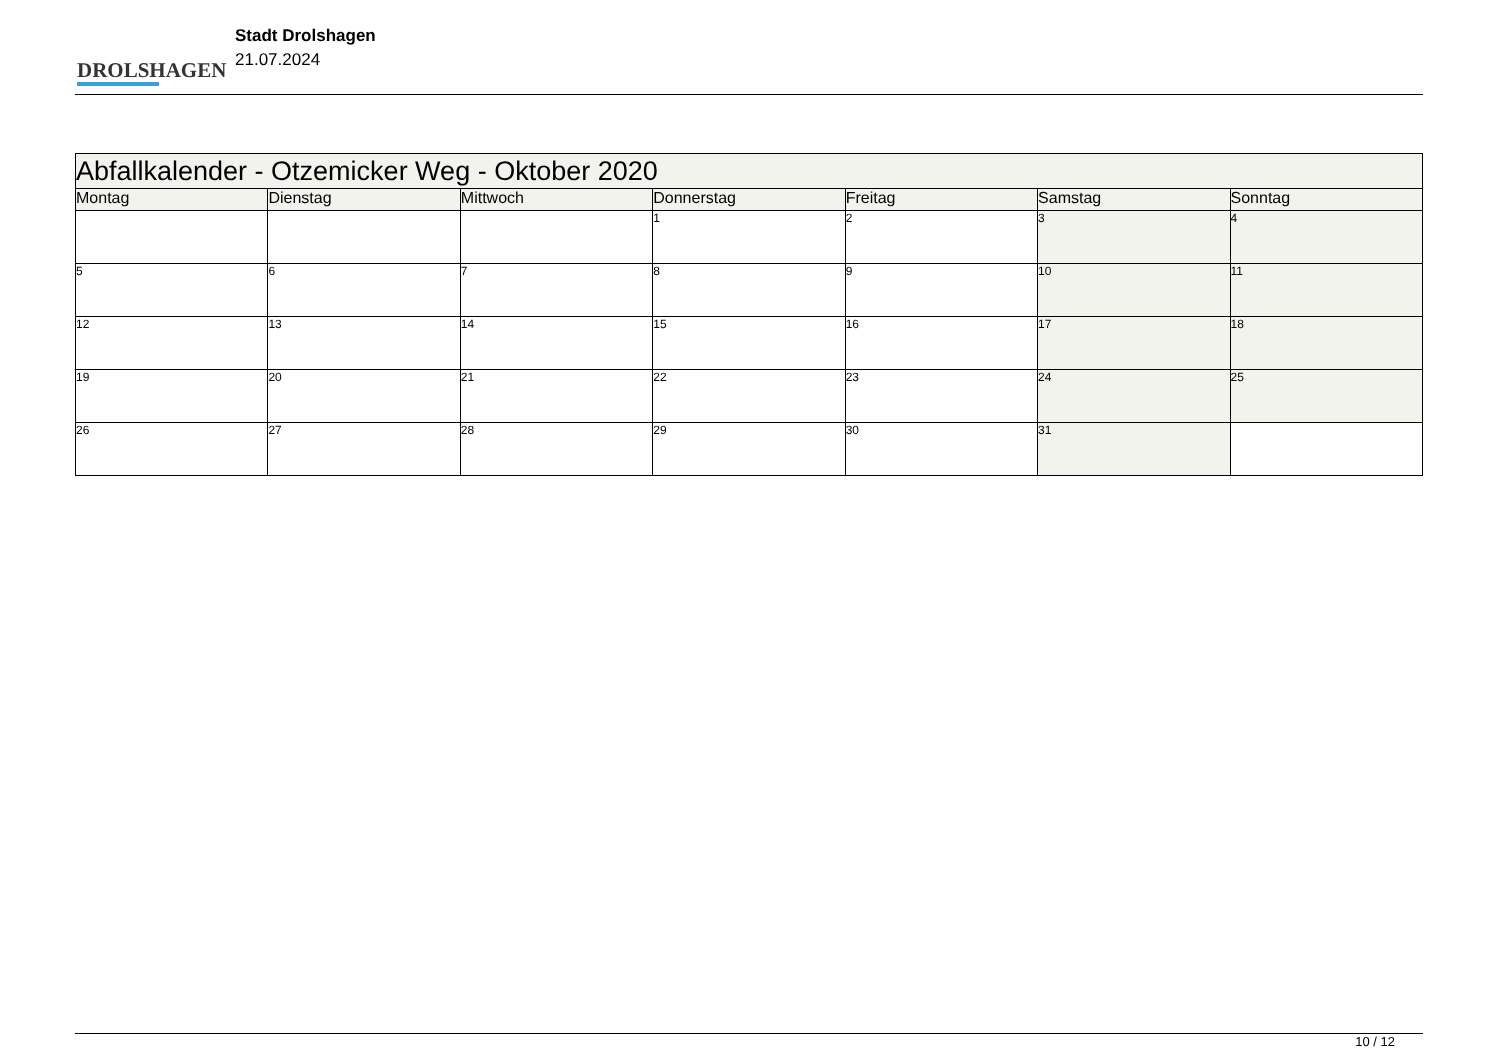DROLSHAGEN
Stadt Drolshagen
21.07.2024
| Abfallkalender - Otzemicker Weg - Oktober 2020 | | | | | | |
| --- | --- | --- | --- | --- | --- | --- |
| Montag | Dienstag | Mittwoch | Donnerstag | Freitag | Samstag | Sonntag |
| | | | 1 | 2 | 3 | 4 |
| 5 | 6 | 7 | 8 | 9 | 10 | 11 |
| 12 | 13 | 14 | 15 | 16 | 17 | 18 |
| 19 | 20 | 21 | 22 | 23 | 24 | 25 |
| 26 | 27 | 28 | 29 | 30 | 31 | |
10 / 12